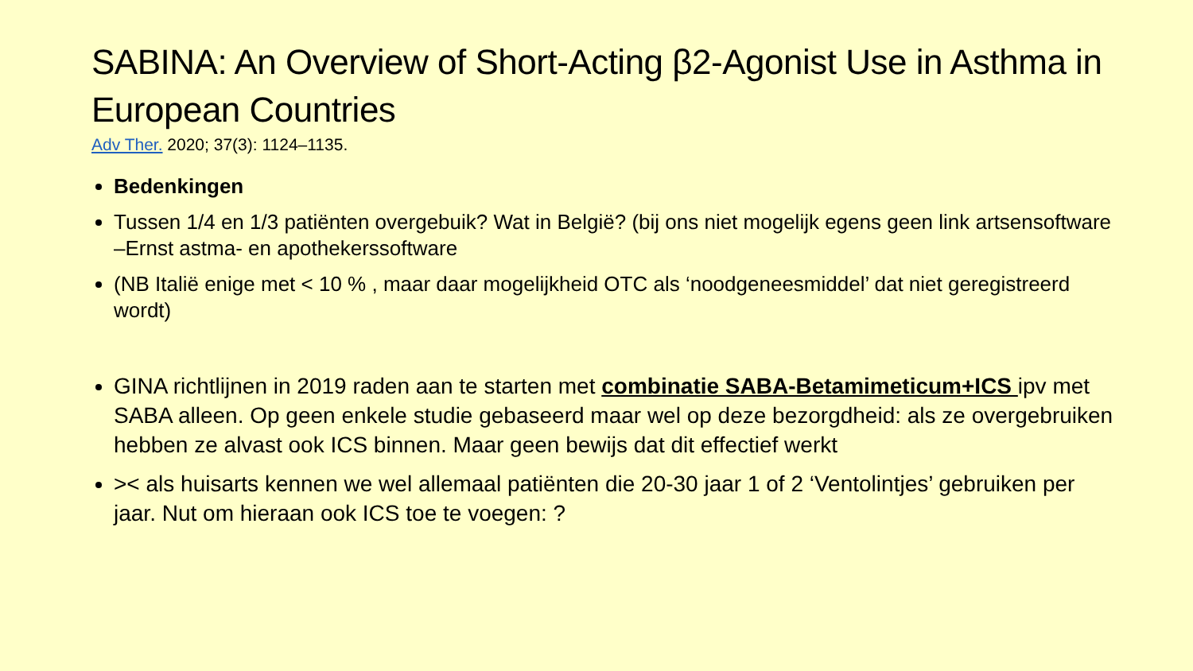SABINA: An Overview of Short-Acting β2-Agonist Use in Asthma in European Countries
Adv Ther. 2020; 37(3): 1124–1135.
Bedenkingen
Tussen 1/4 en 1/3 patiënten overgebuik? Wat in België? (bij ons niet mogelijk egens geen link artsensoftware –Ernst astma- en apothekerssoftware
(NB Italië enige met < 10 % , maar daar mogelijkheid OTC als ‘noodgeneesmiddel’ dat niet geregistreerd wordt)
GINA richtlijnen in 2019 raden aan te starten met combinatie SABA-Betamimeticum+ICS ipv met SABA alleen. Op geen enkele studie gebaseerd maar wel op deze bezorgdheid: als ze overgebruiken hebben ze alvast ook ICS binnen. Maar geen bewijs dat dit effectief werkt
>< als huisarts kennen we wel allemaal patiënten die 20-30 jaar 1 of 2 ‘Ventolintjes’ gebruiken per jaar. Nut om hieraan ook ICS toe te voegen: ?